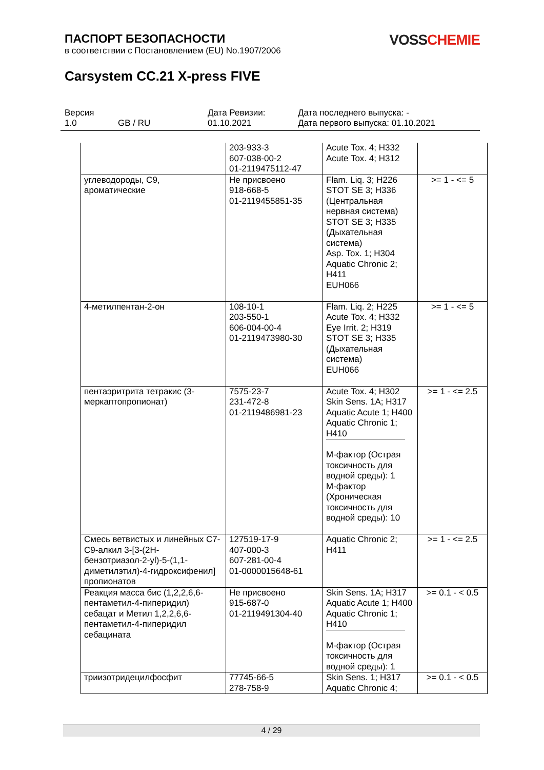VOSS CHEMIE
ПАСПОРТ БЕЗОПАСНОСТИ
в соответствии с Постановлением (EU) No.1907/2006
Carsystem CC.21 X-press FIVE
Версия
1.0
GB / RU Дата Ревизии:
01.10.2021
Дата последнего выпуска: -
Дата первого выпуска: 01.10.2021
| | 203-933-3 607-038-00-2 01-2119475112-47 | Acute Tox. 4; H332 Acute Tox. 4; H312 | |
| углеводороды, C9, ароматические | Не присвоено 918-668-5 01-2119455851-35 | Flam. Liq. 3; H226 STOT SE 3; H336 (Центральная нервная система) STOT SE 3; H335 (Дыхательная система) Asp. Tox. 1; H304 Aquatic Chronic 2; H411 EUH066 | >= 1 - <= 5 |
| 4-метилпентан-2-он | 108-10-1 203-550-1 606-004-00-4 01-2119473980-30 | Flam. Liq. 2; H225 Acute Tox. 4; H332 Eye Irrit. 2; H319 STOT SE 3; H335 (Дыхательная система) EUH066 | >= 1 - <= 5 |
| пентаэритрита тетракис (3-меркаптопропионат) | 7575-23-7 231-472-8 01-2119486981-23 | Acute Tox. 4; H302 Skin Sens. 1A; H317 Aquatic Acute 1; H400 Aquatic Chronic 1; H410 M-фактор (Острая токсичность для водной среды): 1 M-фактор (Хроническая токсичность для водной среды): 10 | >= 1 - <= 2.5 |
| Смесь ветвистых и линейных C7-C9-алкил 3-[3-(2H-бензотриазол-2-yl)-5-(1,1-диметилэтил)-4-гидроксифенил] пропионатов | 127519-17-9 407-000-3 607-281-00-4 01-0000015648-61 | Aquatic Chronic 2; H411 | >= 1 - <= 2.5 |
| Реакция масса бис (1,2,2,6,6-пентаметил-4-пиперидил) себацат и Метил 1,2,2,6,6-пентаметил-4-пиперидил себацината | Не присвоено 915-687-0 01-2119491304-40 | Skin Sens. 1A; H317 Aquatic Acute 1; H400 Aquatic Chronic 1; H410 M-фактор (Острая токсичность для водной среды): 1 | >= 0.1 - < 0.5 |
| триизотридецилфосфит | 77745-66-5 278-758-9 | Skin Sens. 1; H317 Aquatic Chronic 4; | >= 0.1 - < 0.5 |
4 / 29